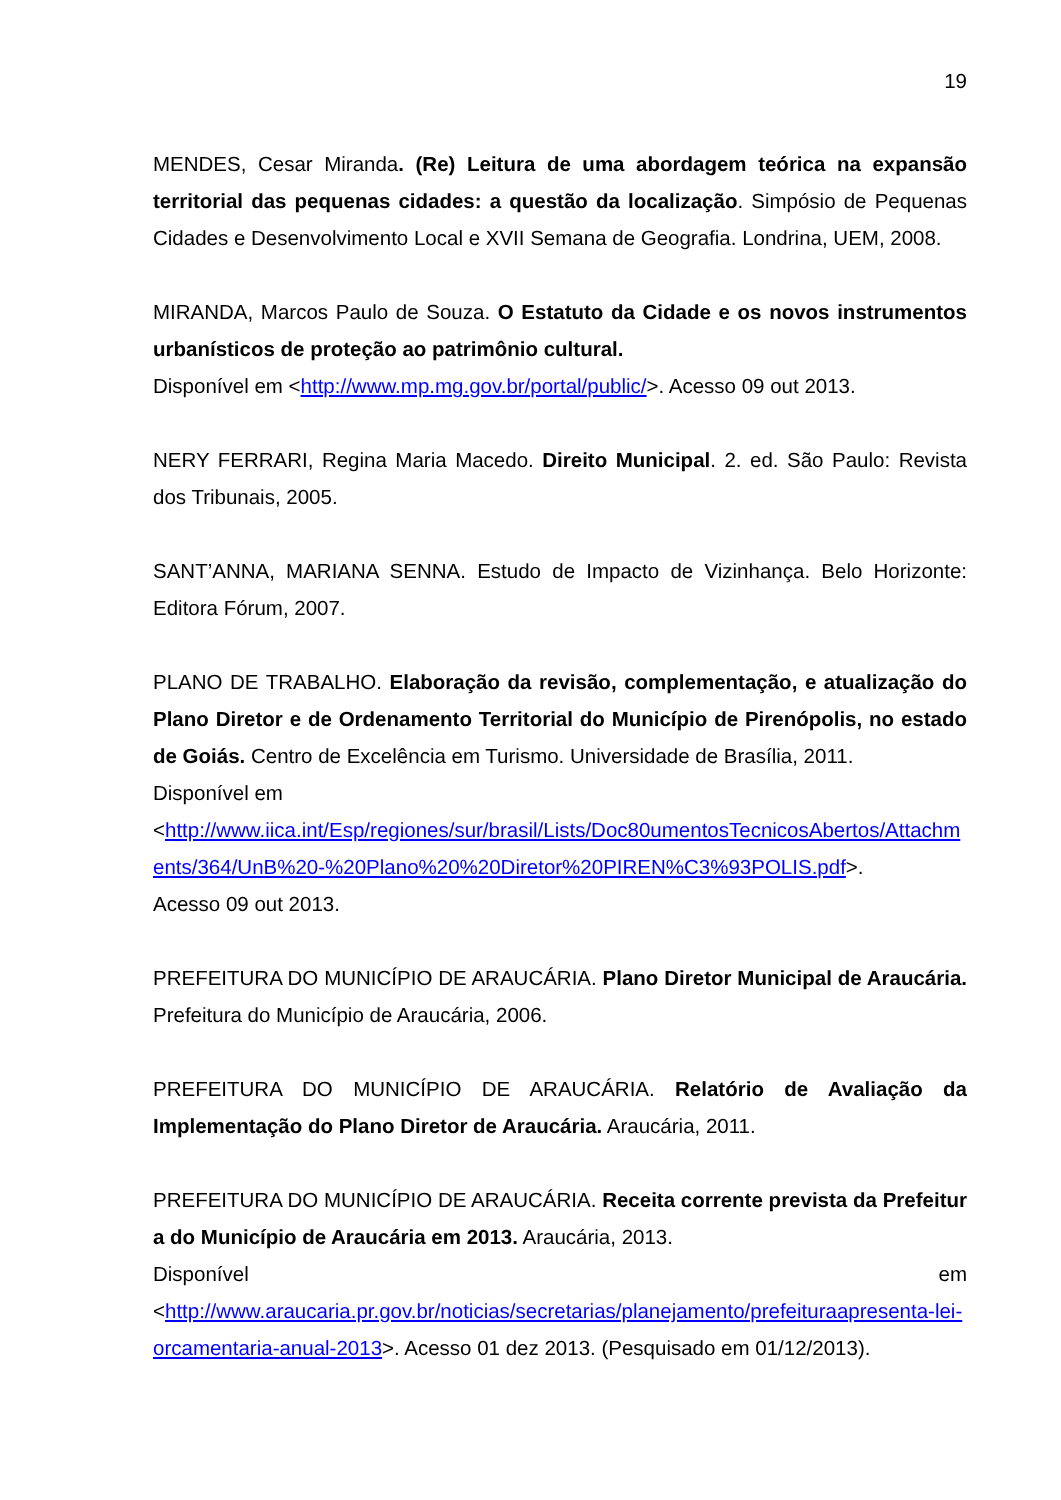19
MENDES, Cesar Miranda. (Re) Leitura de uma abordagem teórica na expansão territorial das pequenas cidades: a questão da localização. Simpósio de Pequenas Cidades e Desenvolvimento Local e XVII Semana de Geografia. Londrina, UEM, 2008.
MIRANDA, Marcos Paulo de Souza. O Estatuto da Cidade e os novos instrumentos urbanísticos de proteção ao patrimônio cultural.
Disponível em <http://www.mp.mg.gov.br/portal/public/>. Acesso 09 out 2013.
NERY FERRARI, Regina Maria Macedo. Direito Municipal. 2. ed. São Paulo: Revista dos Tribunais, 2005.
SANT’ANNA, MARIANA SENNA. Estudo de Impacto de Vizinhança. Belo Horizonte: Editora Fórum, 2007.
PLANO DE TRABALHO. Elaboração da revisão, complementação, e atualização do Plano Diretor e de Ordenamento Territorial do Município de Pirenópolis, no estado de Goiás. Centro de Excelência em Turismo. Universidade de Brasília, 2011.
Disponível em
<http://www.iica.int/Esp/regiones/sur/brasil/Lists/Doc80umentosTecnicosAbertos/Attachments/364/UnB%20-%20Plano%20%20Diretor%20PIREN%C3%93POLIS.pdf>.
Acesso 09 out 2013.
PREFEITURA DO MUNICÍPIO DE ARAUCÁRIA. Plano Diretor Municipal de Araucária. Prefeitura do Município de Araucária, 2006.
PREFEITURA DO MUNICÍPIO DE ARAUCÁRIA. Relatório de Avaliação da Implementação do Plano Diretor de Araucária. Araucária, 2011.
PREFEITURA DO MUNICÍPIO DE ARAUCÁRIA. Receita corrente prevista da Prefeitura do Município de Araucária em 2013. Araucária, 2013.
Disponível em
<http://www.araucaria.pr.gov.br/noticias/secretarias/planejamento/prefeituraapresenta-lei-orcamentaria-anual-2013>. Acesso 01 dez 2013. (Pesquisado em 01/12/2013).